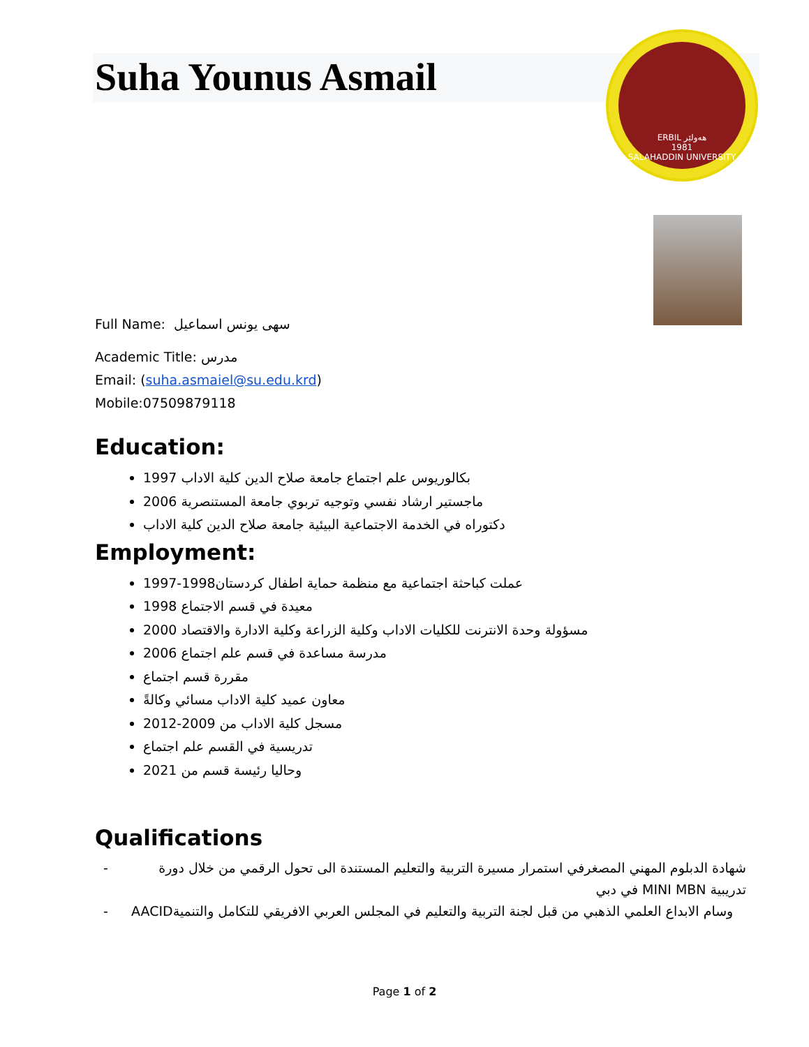Suha Younus Asmail
ERBIL هەولێر
1981
SALAHADDIN UNIVERSITY
Full Name: سهى يونس اسماعيل
Academic Title: مدرس
Email: (suha.asmaiel@su.edu.krd)
Mobile:07509879118
Education:
1997 بكالوريوس علم اجتماع جامعة صلاح الدين كلية الاداب
2006 ماجستير ارشاد نفسي وتوجيه تربوي جامعة المستنصرية
دكتوراه في الخدمة الاجتماعية البيئية جامعة صلاح الدين كلية الاداب
Employment:
1997-1998عملت كباحثة اجتماعية مع منظمة حماية اطفال كردستان
1998 معيدة في قسم الاجتماع
2000 مسؤولة وحدة الانترنت للكليات الاداب وكلية الزراعة وكلية الادارة والاقتصاد
2006 مدرسة مساعدة في قسم علم اجتماع
مقررة قسم اجتماع
معاون عميد كلية الاداب مسائي وكالةً
2012-2009 مسجل كلية الاداب من
تدريسية في القسم علم اجتماع
2021 وحاليا رئيسة قسم من
Qualifications
- شهادة الدبلوم المهني المصغرفي استمرار مسيرة التربية والتعليم المستندة الى تحول الرقمي من خلال دورة تدريبية MINI MBN في دبي
- AACIDوسام الابداع العلمي الذهبي من قبل لجنة التربية والتعليم في المجلس العربي الافريقي للتكامل والتنمية
Page 1 of 2